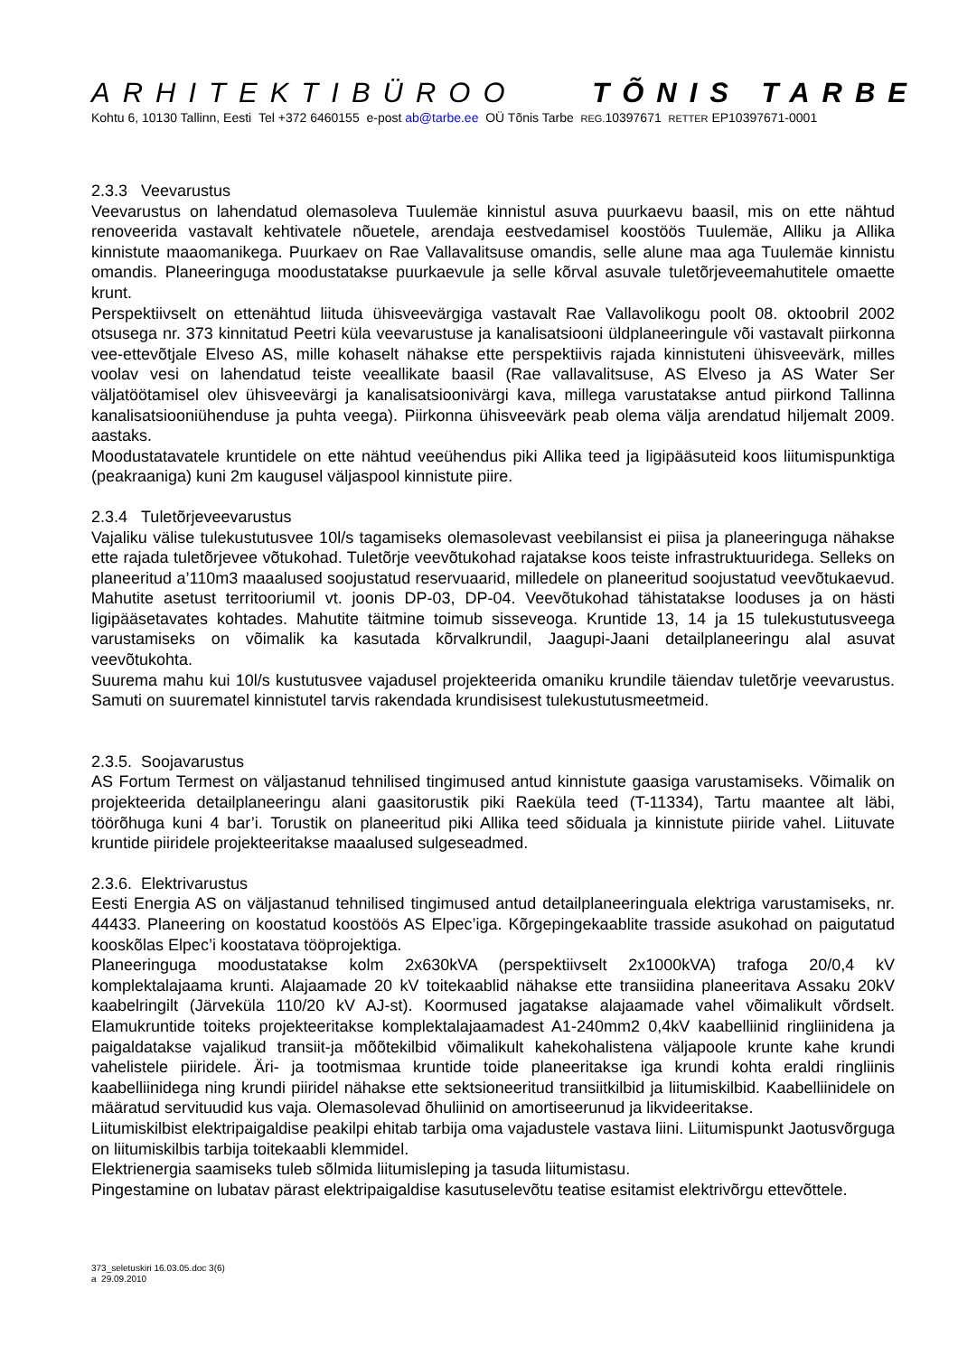ARHITEKTIBÜROO TÕNIS TARBE
Kohtu 6, 10130 Tallinn, Eesti Tel +372 6460155 e-post ab@tarbe.ee OÜ Tõnis Tarbe REG. 10397671 RETTER EP10397671-0001
2.3.3 Veevarustus
Veevarustus on lahendatud olemasoleva Tuulemäe kinnistul asuva puurkaevu baasil, mis on ette nähtud renoveerida vastavalt kehtivatele nõuetele, arendaja eestvedamisel koostöös Tuulemäe, Alliku ja Allika kinnistute maaomanikega. Puurkaev on Rae Vallavalitsuse omandis, selle alune maa aga Tuulemäe kinnistu omandis. Planeeringuga moodustatakse puurkaevule ja selle kõrval asuvale tuletõrjeveemahutitele omaette krunt.
Perspektiivselt on ettenähtud liituda ühisveevärgiga vastavalt Rae Vallavolikogu poolt 08. oktoobril 2002 otsusega nr. 373 kinnitatud Peetri küla veevarustuse ja kanalisatsiooni üldplaneeringule või vastavalt piirkonna vee-ettevõtjale Elveso AS, mille kohaselt nähakse ette perspektiivis rajada kinnistuteni ühisveevärk, milles voolav vesi on lahendatud teiste veeallikate baasil (Rae vallavalitsuse, AS Elveso ja AS Water Ser väljatöötamisel olev ühisveevärgi ja kanalisatsioonivärgi kava, millega varustatakse antud piirkond Tallinna kanalisatsiooniühenduse ja puhta veega). Piirkonna ühisveevärk peab olema välja arendatud hiljemalt 2009. aastaks.
Moodustatavatele kruntidele on ette nähtud veeühendus piki Allika teed ja ligipääsuteid koos liitumispunktiga (peakraaniga) kuni 2m kaugusel väljaspool kinnistute piire.
2.3.4 Tuletõrjeveevarustus
Vajaliku välise tulekustutusvee 10l/s tagamiseks olemasolevast veebilansist ei piisa ja planeeringuga nähakse ette rajada tuletõrjevee võtukohad. Tuletõrje veevõtukohad rajatakse koos teiste infrastruktuuridega. Selleks on planeeritud a’110m3 maaalused soojustatud reservuaarid, milledele on planeeritud soojustatud veevõtukaevud. Mahutite asetust territooriumil vt. joonis DP-03, DP-04. Veevõtukohad tähistatakse looduses ja on hästi ligipääsetavates kohtades. Mahutite täitmine toimub sisseveoga. Kruntide 13, 14 ja 15 tulekustutusveega varustamiseks on võimalik ka kasutada kõrvalkrundil, Jaagupi-Jaani detailplaneeringu alal asuvat veevõtukohta.
Suurema mahu kui 10l/s kustutusvee vajadusel projekteerida omaniku krundile täiendav tuletõrje veevarustus. Samuti on suurematel kinnistutel tarvis rakendada krundisisest tulekustutusmeetmeid.
2.3.5. Soojavarustus
AS Fortum Termest on väljastanud tehnilised tingimused antud kinnistute gaasiga varustamiseks. Võimalik on projekteerida detailplaneeringu alani gaasitorustik piki Raeküla teed (T-11334), Tartu maantee alt läbi, töörõhuga kuni 4 bar’i. Torustik on planeeritud piki Allika teed sõiduala ja kinnistute piiride vahel. Liituvate kruntide piiridele projekteeritakse maaalused sulgeseadmed.
2.3.6. Elektrivarustus
Eesti Energia AS on väljastanud tehnilised tingimused antud detailplaneeringuala elektriga varustamiseks, nr. 44433. Planeering on koostatud koostöös AS Elpec’iga. Kõrgepingekaablite trasside asukohad on paigutatud kooskõlas Elpec’i koostatava tööprojektiga.
Planeeringuga moodustatakse kolm 2x630kVA (perspektiivselt 2x1000kVA) trafoga 20/0,4 kV komplektalajaama krunti. Alajaamade 20 kV toitekaablid nähakse ette transiidina planeeritava Assaku 20kV kaabelringilt (Järveküla 110/20 kV AJ-st). Koormused jagatakse alajaamade vahel võimalikult võrdselt. Elamukruntide toiteks projekteeritakse komplektalajaamadest A1-240mm2 0,4kV kaabelliinid ringliinidena ja paigaldatakse vajalikud transiit-ja mõõtekilbid võimalikult kahekohalistena väljapoole krunte kahe krundi vahelistele piiridele. Äri- ja tootmismaa kruntide toide planeeritakse iga krundi kohta eraldi ringliinis kaabelliinidega ning krundi piiridel nähakse ette sektsioneeritud transiitkilbid ja liitumiskilbid. Kaabelliinidele on määratud servituudid kus vaja. Olemasolevad õhuliinid on amortiseerunud ja likvideeritakse.
Liitumiskilbist elektripaigaldise peakilpi ehitab tarbija oma vajadustele vastava liini. Liitumispunkt Jaotusvõrguga on liitumiskilbis tarbija toitekaabli klemmidel.
Elektrienergia saamiseks tuleb sõlmida liitumisleping ja tasuda liitumistasu.
Pingestamine on lubatav pärast elektripaigaldise kasutuselevõtu teatise esitamist elektrivõrgu ettevõttele.
373_seletuskiri 16.03.05.doc 3(6)
a 29.09.2010